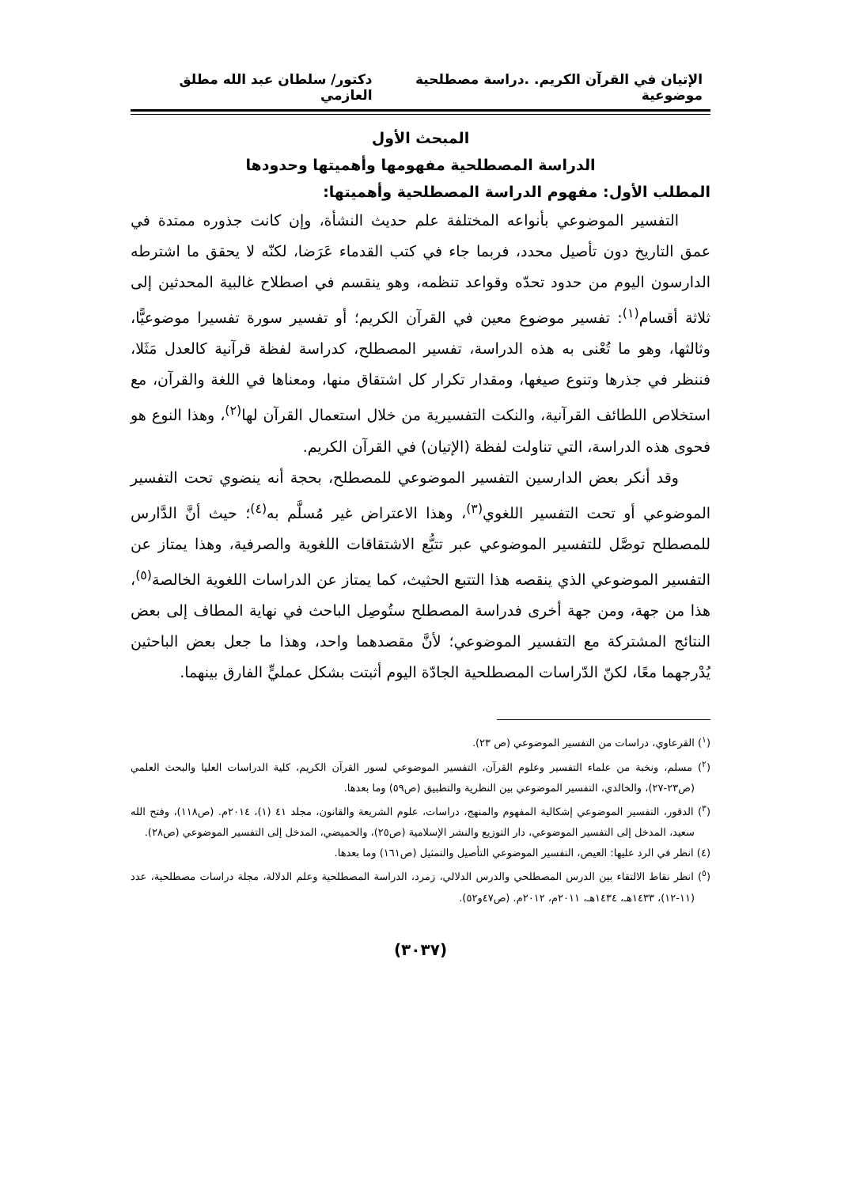الإتيان في القرآن الكريم. .دراسة مصطلحية موضوعية دكتور/ سلطان عبد الله مطلق العازمي
المبحث الأول
الدراسة المصطلحية مفهومها وأهميتها وحدودها
المطلب الأول: مفهوم الدراسة المصطلحية وأهميتها:
التفسير الموضوعي بأنواعه المختلفة علم حديث النشأة، وإن كانت جذوره ممتدة في عمق التاريخ دون تأصيل محدد، فربما جاء في كتب القدماء عَرَضا، لكنّه لا يحقق ما اشترطه الدارسون اليوم من حدود تحدّه وقواعد تنظمه، وهو ينقسم في اصطلاح غالبية المحدثين إلى ثلاثة أقسام<sup>(١)</sup>: تفسير موضوع معين في القرآن الكريم؛ أو تفسير سورة تفسيرا موضوعيًّا، وثالثها، وهو ما تُعْنى به هذه الدراسة، تفسير المصطلح، كدراسة لفظة قرآنية كالعدل مَثَلا، فننظر في جذرها وتنوع صيغها، ومقدار تكرار كل اشتقاق منها، ومعناها في اللغة والقرآن، مع استخلاص اللطائف القرآنية، والنكت التفسيرية من خلال استعمال القرآن لها<sup>(٢)</sup>، وهذا النوع هو فحوى هذه الدراسة، التي تناولت لفظة (الإتيان) في القرآن الكريم.
وقد أنكر بعض الدارسين التفسير الموضوعي للمصطلح، بحجة أنه ينضوي تحت التفسير الموضوعي أو تحت التفسير اللغوي<sup>(٣)</sup>، وهذا الاعتراض غير مُسلَّم به<sup>(٤)</sup>؛ حيث أنَّ الدَّارس للمصطلح توصَّل للتفسير الموضوعي عبر تتبُّع الاشتقاقات اللغوية والصرفية، وهذا يمتاز عن التفسير الموضوعي الذي ينقصه هذا التتبع الحثيث، كما يمتاز عن الدراسات اللغوية الخالصة<sup>(٥)</sup>، هذا من جهة، ومن جهة أخرى فدراسة المصطلح ستُوصِل الباحث في نهاية المطاف إلى بعض النتائج المشتركة مع التفسير الموضوعي؛ لأنَّ مقصدهما واحد، وهذا ما جعل بعض الباحثين يُدْرجهما معًا، لكنّ الدّراسات المصطلحية الجادّة اليوم أثبتت بشكل عمليٍّ الفارق بينهما.
(<sup>١</sup>) القرعاوي، دراسات من التفسير الموضوعي (ص ٢٣).
(<sup>٢</sup>) مسلم، ونخبة من علماء التفسير وعلوم القرآن، التفسير الموضوعي لسور القرآن الكريم، كلية الدراسات العليا والبحث العلمي (ص٢٣-٢٧)، والخالدي، التفسير الموضوعي بين النظرية والتطبيق (ص٥٩) وما بعدها.
(<sup>٣</sup>) الدقور، التفسير الموضوعي إشكالية المفهوم والمنهج، دراسات، علوم الشريعة والقانون، مجلد ٤١ (١)، ٢٠١٤م. (ص١١٨)، وفتح الله سعيد، المدخل إلى التفسير الموضوعي، دار التوزيع والنشر الإسلامية (ص٢٥)، والحميضي، المدخل إلى التفسير الموضوعي (ص٢٨).
(٤) انظر في الرد عليها: العيص، التفسير الموضوعي التأصيل والتمثيل (ص١٦١) وما بعدها.
(<sup>٥</sup>) انظر نقاط الالتقاء بين الدرس المصطلحي والدرس الدلالي، زمرد، الدراسة المصطلحية وعلم الدلالة، مجلة دراسات مصطلحية، عدد (١١-١٢)، ١٤٣٣هـ، ١٤٣٤هـ، ٢٠١١م، ٢٠١٢م. (ص٤٧و٥٢).
(٣٠٣٧)